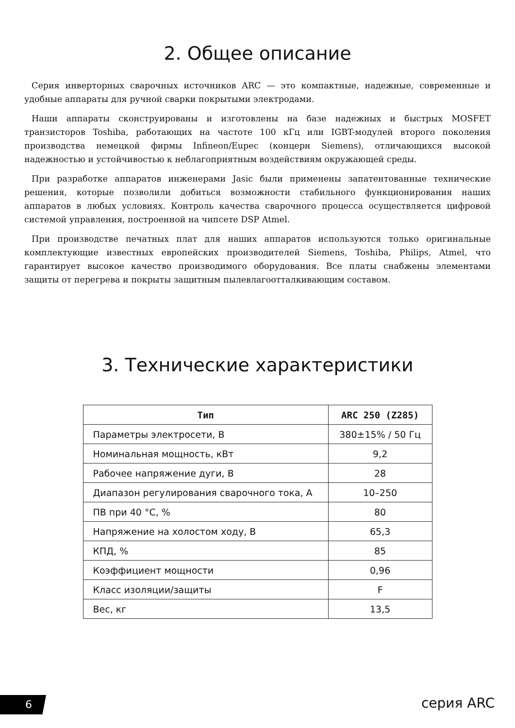2. Общее описание
Серия инверторных сварочных источников ARC — это компактные, надежные, современные и удобные аппараты для ручной сварки покрытыми электродами.
Наши аппараты сконструированы и изготовлены на базе надежных и быстрых MOSFET транзисторов Toshiba, работающих на частоте 100 кГц или IGBT-модулей второго поколения производства немецкой фирмы Infineon/Eupec (концерн Siemens), отличающихся высокой надежностью и устойчивостью к неблагоприятным воздействиям окружающей среды.
При разработке аппаратов инженерами Jasic были применены запатентованные технические решения, которые позволили добиться возможности стабильного функционирования наших аппаратов в любых условиях. Контроль качества сварочного процесса осуществляется цифровой системой управления, построенной на чипсете DSP Atmel.
При производстве печатных плат для наших аппаратов используются только оригинальные комплектующие известных европейских производителей Siemens, Toshiba, Philips, Atmel, что гарантирует высокое качество производимого оборудования. Все платы снабжены элементами защиты от перегрева и покрыты защитным пылевлагоотталкивающим составом.
3. Технические характеристики
| Тип | ARC 250 (Z285) |
| --- | --- |
| Параметры электросети, В | 380±15% / 50 Гц |
| Номинальная мощность, кВт | 9,2 |
| Рабочее напряжение дуги, В | 28 |
| Диапазон регулирования сварочного тока, А | 10–250 |
| ПВ при 40 °C, % | 80 |
| Напряжение на холостом ходу, В | 65,3 |
| КПД, % | 85 |
| Коэффициент мощности | 0,96 |
| Класс изоляции/защиты | F |
| Вес, кг | 13,5 |
6 серия ARC